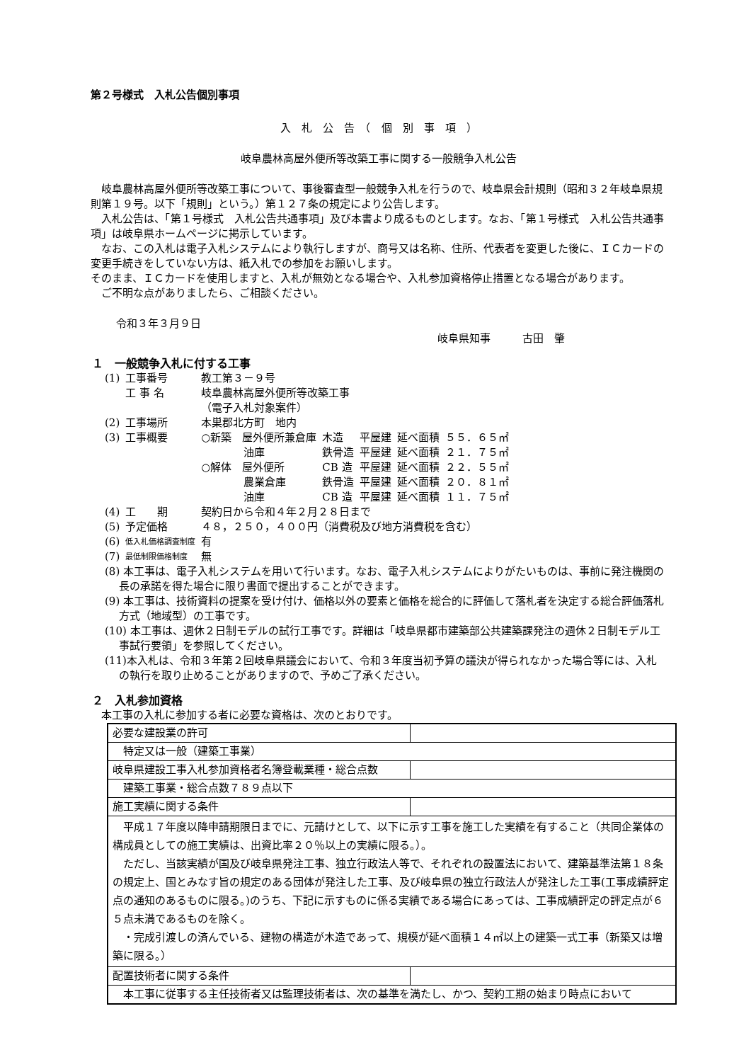第２号様式　入札公告個別事項
入　札　公　告　（　個　別　事　項　）
岐阜農林高屋外便所等改築工事に関する一般競争入札公告
　岐阜農林高屋外便所等改築工事について、事後審査型一般競争入札を行うので、岐阜県会計規則（昭和３２年岐阜県規則第１９号。以下「規則」という。）第１２７条の規定により公告します。
　入札公告は、「第１号様式　入札公告共通事項」及び本書より成るものとします。なお、「第１号様式　入札公告共通事項」は岐阜県ホームページに掲示しています。
　なお、この入札は電子入札システムにより執行しますが、商号又は名称、住所、代表者を変更した後に、ＩＣカードの変更手続きをしていない方は、紙入札での参加をお願いします。
そのまま、ＩＣカードを使用しますと、入札が無効となる場合や、入札参加資格停止措置となる場合があります。
　ご不明な点がありましたら、ご相談ください。
令和３年３月９日
岐阜県知事　　　古田　肇
１　一般競争入札に付する工事
| (1) | 工事番号 | 教工第３－９号 | | | | |
| | 工 事 名 | 岐阜農林高屋外便所等改築工事 （電子入札対象案件） | | | | |
| (2) | 工事場所 | 本巣郡北方町 地内 | | | | |
| (3) | 工事概要 | ○新築 屋外便所兼倉庫 | 木造 | 平屋建 | 延べ面積 | ５５．６５㎡ |
| | | 油庫 | 鉄骨造 | 平屋建 | 延べ面積 | ２１．７５㎡ |
| | | ○解体 屋外便所 | CB 造 | 平屋建 | 延べ面積 | ２２．５５㎡ |
| | | 農業倉庫 | 鉄骨造 | 平屋建 | 延べ面積 | ２０．８１㎡ |
| | | 油庫 | CB 造 | 平屋建 | 延べ面積 | １１．７５㎡ |
| (4) | 工 期 | 契約日から令和４年２月２８日まで | | | | |
| (5) | 予定価格 | ４８，２５０，４００円（消費税及び地方消費税を含む） | | | | |
| (6) | 低入札価格調査制度 | 有 | | | | |
| (7) | 最低制限価格制度 | 無 | | | | |
(8) 本工事は、電子入札システムを用いて行います。なお、電子入札システムによりがたいものは、事前に発注機関の長の承諾を得た場合に限り書面で提出することができます。
(9) 本工事は、技術資料の提案を受け付け、価格以外の要素と価格を総合的に評価して落札者を決定する総合評価落札方式（地域型）の工事です。
(10) 本工事は、週休２日制モデルの試行工事です。詳細は「岐阜県都市建築部公共建築課発注の週休２日制モデル工事試行要領」を参照してください。
(11)本入札は、令和３年第２回岐阜県議会において、令和３年度当初予算の議決が得られなかった場合等には、入札の執行を取り止めることがありますので、予めご了承ください。
２　入札参加資格
　本工事の入札に参加する者に必要な資格は、次のとおりです。
| 必要な建設業の許可 |
| 特定又は一般（建築工事業） |
| 岐阜県建設工事入札参加資格者名簿登載業種・総合点数 |
| 建築工事業・総合点数７８９点以下 |
| 施工実績に関する条件 |
| 平成１７年度以降申請期限日までに、元請けとして、以下に示す工事を施工した実績を有すること（共同企業体の構成員としての施工実績は、出資比率２０％以上の実績に限る。）。 ただし、当該実績が国及び岐阜県発注工事、独立行政法人等で、それぞれの設置法において、建築基準法第１８条の規定上、国とみなす旨の規定のある団体が発注した工事、及び岐阜県の独立行政法人が発注した工事(工事成績評定点の通知のあるものに限る。)のうち、下記に示すものに係る実績である場合にあっては、工事成績評定の評定点が６５点未満であるものを除く。 ・完成引渡しの済んでいる、建物の構造が木造であって、規模が延べ面積１４㎡以上の建築一式工事（新築又は増築に限る。） |
| 配置技術者に関する条件 |
| 本工事に従事する主任技術者又は監理技術者は、次の基準を満たし、かつ、契約工期の始まり時点において |